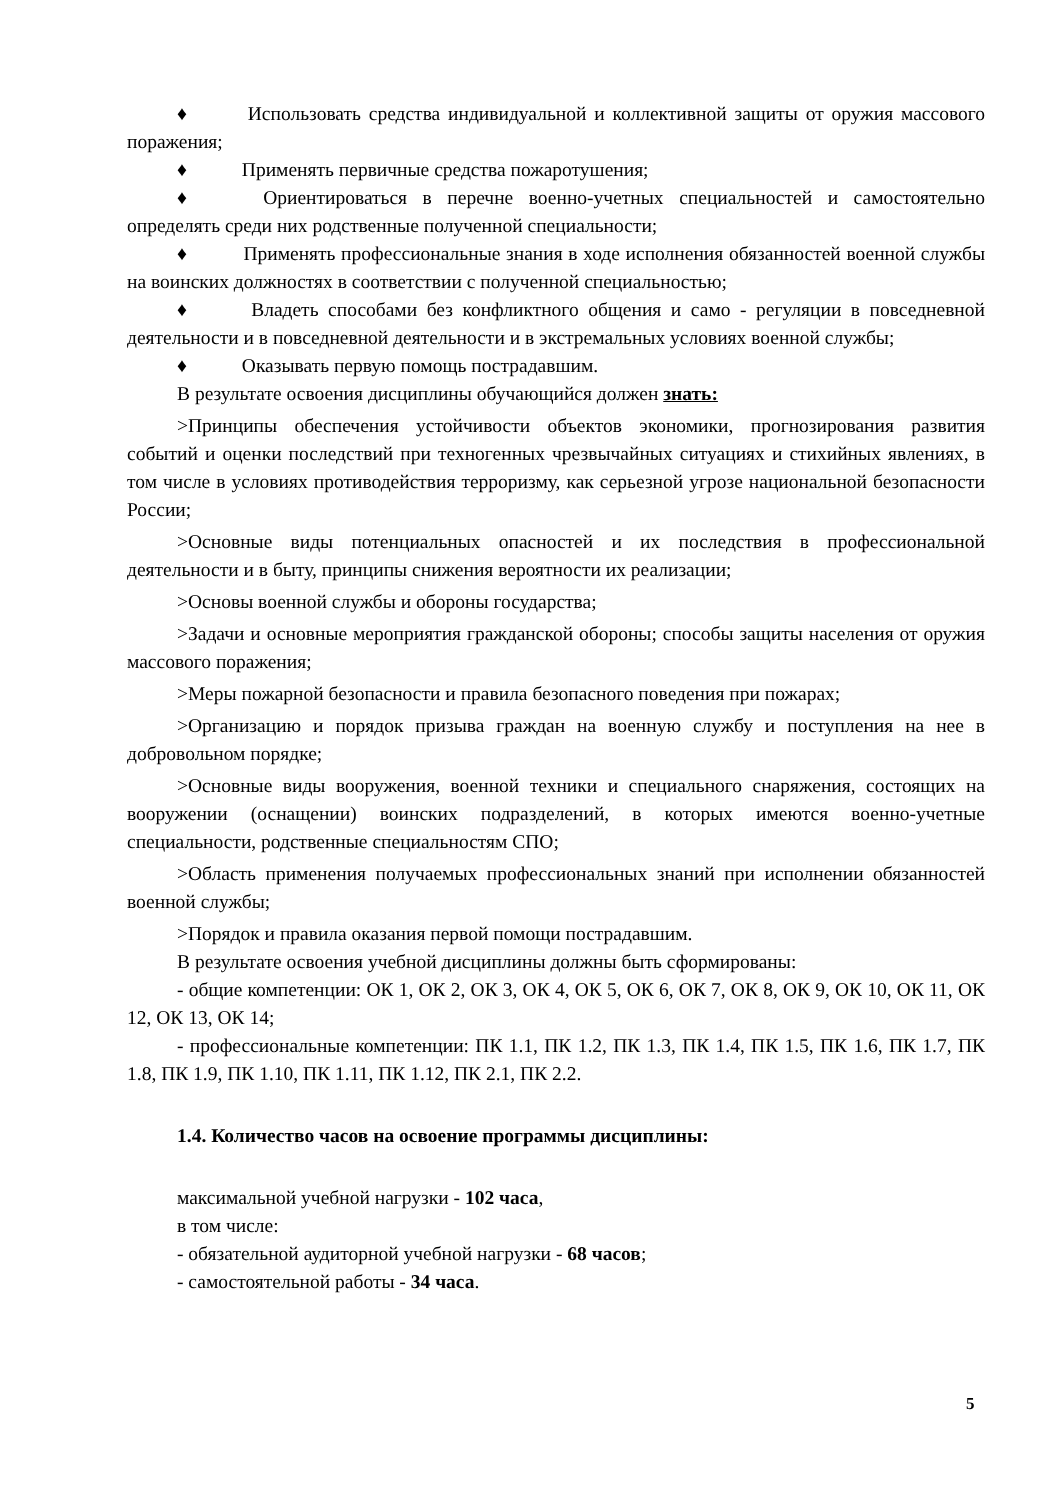♦ Использовать средства индивидуальной и коллективной защиты от оружия массового поражения;
♦ Применять первичные средства пожаротушения;
♦ Ориентироваться в перечне военно-учетных специальностей и самостоятельно определять среди них родственные полученной специальности;
♦ Применять профессиональные знания в ходе исполнения обязанностей военной службы на воинских должностях в соответствии с полученной специальностью;
♦ Владеть способами без конфликтного общения и само - регуляции в повседневной деятельности и в повседневной деятельности и в экстремальных условиях военной службы;
♦ Оказывать первую помощь пострадавшим.
В результате освоения дисциплины обучающийся должен знать:
>Принципы обеспечения устойчивости объектов экономики, прогнозирования развития событий и оценки последствий при техногенных чрезвычайных ситуациях и стихийных явлениях, в том числе в условиях противодействия терроризму, как серьезной угрозе национальной безопасности России;
>Основные виды потенциальных опасностей и их последствия в профессиональной деятельности и в быту, принципы снижения вероятности их реализации;
>Основы военной службы и обороны государства;
>Задачи и основные мероприятия гражданской обороны; способы защиты населения от оружия массового поражения;
>Меры пожарной безопасности и правила безопасного поведения при пожарах;
>Организацию и порядок призыва граждан на военную службу и поступления на нее в добровольном порядке;
>Основные виды вооружения, военной техники и специального снаряжения, состоящих на вооружении (оснащении) воинских подразделений, в которых имеются военно-учетные специальности, родственные специальностям СПО;
>Область применения получаемых профессиональных знаний при исполнении обязанностей военной службы;
>Порядок и правила оказания первой помощи пострадавшим.
В результате освоения учебной дисциплины должны быть сформированы:
- общие компетенции: ОК 1, ОК 2, ОК 3, ОК 4, ОК 5, ОК 6, ОК 7, ОК 8, ОК 9, ОК 10, ОК 11, ОК 12, ОК 13, ОК 14;
- профессиональные компетенции: ПК 1.1, ПК 1.2, ПК 1.3, ПК 1.4, ПК 1.5, ПК 1.6, ПК 1.7, ПК 1.8, ПК 1.9, ПК 1.10, ПК 1.11, ПК 1.12, ПК 2.1, ПК 2.2.
1.4. Количество часов на освоение программы дисциплины:
максимальной учебной нагрузки - 102 часа,
в том числе:
- обязательной аудиторной учебной нагрузки - 68 часов;
- самостоятельной работы - 34 часа.
5